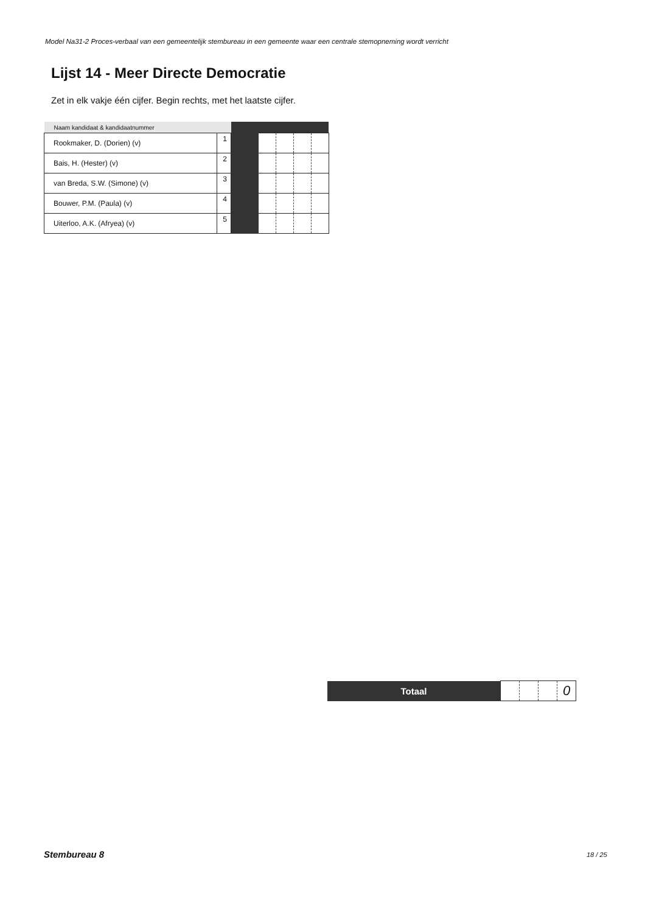Model Na31-2 Proces-verbaal van een gemeentelijk stembureau in een gemeente waar een centrale stemopneming wordt verricht
Lijst 14 - Meer Directe Democratie
Zet in elk vakje één cijfer. Begin rechts, met het laatste cijfer.
| Naam kandidaat & kandidaatnummer | | | | | | |
| --- | --- | --- | --- | --- | --- | --- |
| Rookmaker, D. (Dorien) (v) | 1 | | | | | |
| Bais, H. (Hester) (v) | 2 | | | | | |
| van Breda, S.W. (Simone) (v) | 3 | | | | | |
| Bouwer, P.M. (Paula) (v) | 4 | | | | | |
| Uiterloo, A.K. (Afryea) (v) | 5 | | | | | |
| Totaal | | | | 0 |
Stembureau 8 18 / 25